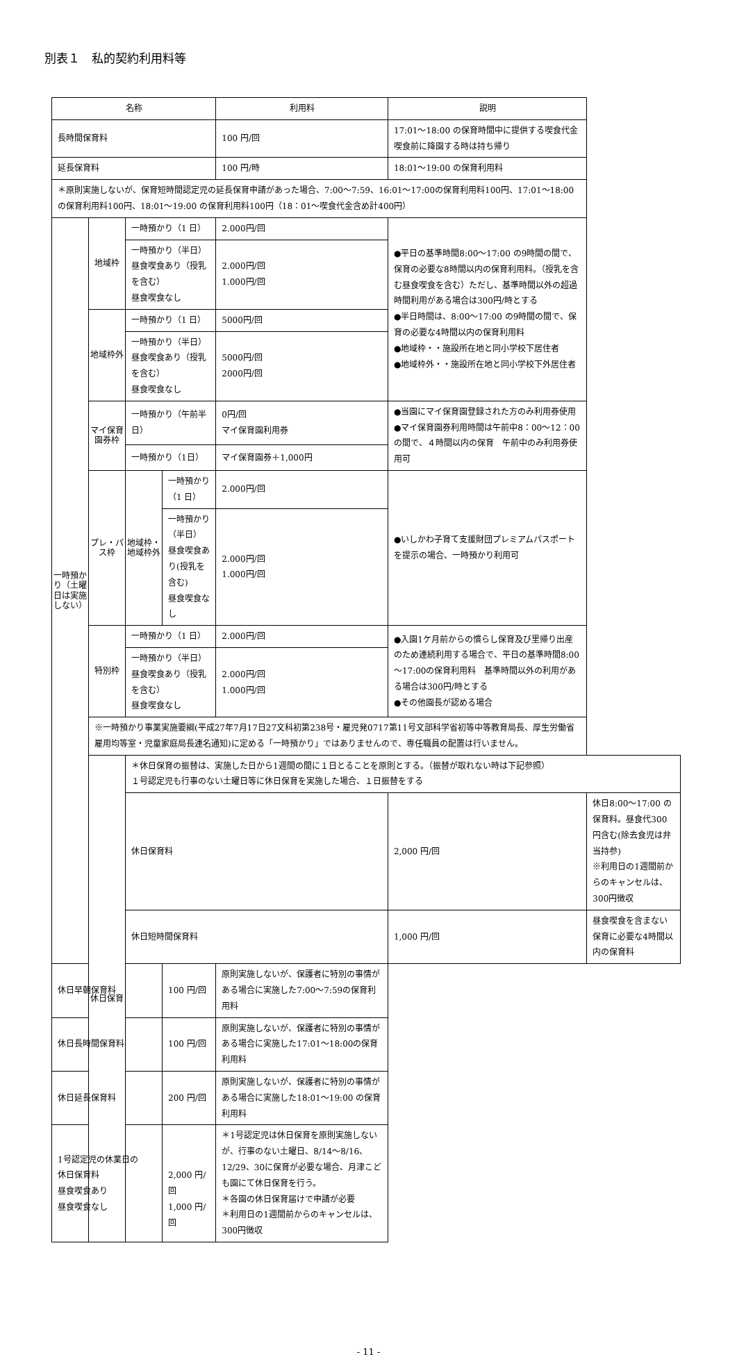別表１　私的契約利用料等
| 名称 | | | | 利用料 | 説明 | |
| --- | --- | --- | --- | --- | --- | --- |
| 長時間保育料 | | | | 100 円/回 | 17:01～18:00 の保育時間中に提供する喫食代金 喫食前に降園する時は持ち帰り | |
| 延長保育料 | | | | 100 円/時 | 18:01～19:00 の保育利用料 | |
| ＊原則実施しないが、保育短時間認定児の延長保育申請があった場合、7:00～7:59、16:01～17:00の保育利用料100円、17:01～18:00の保育利用料100円、18:01～19:00 の保育利用料100円（18：01～喫食代金含め計400円） | | | | | | |
| 一時預かり（土曜日は実施しない） | 地域枠 | 一時預かり（1 日） | | 2.000円/回 | ●平日の基準時間8:00～17:00 の9時間の間で、保育の必要な8時間以内の保育利用料。（授乳を含む昼食喫食を含む）ただし、基準時間以外の超過時間利用がある場合は300円/時とする ●半日時間は、8:00～17:00 の9時間の間で、保育の必要な4時間以内の保育利用料 ●地域枠・・施設所在地と同小学校下居住者 ●地域枠外・・施設所在地と同小学校下外居住者 | |
| | | 一時預かり（半日） 昼食喫食あり（授乳を含む） 昼食喫食なし | | 2.000円/回 1.000円/回 | | |
| | 地域枠外 | 一時預かり（1 日） | | 5000円/回 | | |
| | | 一時預かり（半日） 昼食喫食あり（授乳を含む） 昼食喫食なし | | 5000円/回 2000円/回 | | |
| | マイ保育園券枠 | 一時預かり（午前半日） | | 0円/回 マイ保育園利用券 | ●当園にマイ保育園登録された方のみ利用券使用 ●マイ保育園券利用時間は午前中8：00～12：00の間で、４時間以内の保育 午前中のみ利用券使用可 | |
| | | 一時預かり（1日） | | マイ保育園券＋1,000円 | | |
| | プレ・パス枠 | 地域枠・地域枠外 | 一時預かり（1 日） | 2.000円/回 | ●いしかわ子育て支援財団プレミアムパスポートを提示の場合、一時預かり利用可 | |
| | | | 一時預かり（半日） 昼食喫食あり(授乳を含む) 昼食喫食なし | 2.000円/回 1.000円/回 | | |
| | 特別枠 | 一時預かり（1 日） | | 2.000円/回 | ●入園1ケ月前からの慣らし保育及び里帰り出産のため連続利用する場合で、平日の基準時間8:00～17:00の保育利用料 基準時間以外の利用がある場合は300円/時とする ●その他園長が認める場合 | |
| | | 一時預かり（半日） 昼食喫食あり（授乳を含む） 昼食喫食なし | | 2.000円/回 1.000円/回 | | |
| | ※一時預かり事業実施要綱(平成27年7月17日27文科初第238号・雇児発0717第11号文部科学省初等中等教育局長、厚生労働省雇用均等室・児童家庭局長連名通知)に定める「一時預かり」ではありませんので、専任職員の配置は行いません。 | | | | | |
| | 休日保育 | ＊休日保育の振替は、実施した日から1週間の間に１日とることを原則とする。（振替が取れない時は下記参照） １号認定児も行事のない土曜日等に休日保育を実施した場合、１日振替をする | | | | |
| | | 休日保育料 | | | 2,000 円/回 | 休日8:00～17:00 の保育料。昼食代300 円含む(除去食児は弁当持参) ※利用日の1週間前からのキャンセルは、300円徴収 |
| | | 休日短時間保育料 | | | 1,000 円/回 | 昼食喫食を含まない保育に必要な4時間以内の保育料 |
| 休日早朝保育料 | | | 100 円/回 | 原則実施しないが、保護者に特別の事情がある場合に実施した7:00～7:59の保育利用料 | | |
| 休日長時間保育料 | | | 100 円/回 | 原則実施しないが、保護者に特別の事情がある場合に実施した17:01～18:00の保育利用料 | | |
| 休日延長保育料 | | | 200 円/回 | 原則実施しないが、保護者に特別の事情がある場合に実施した18:01～19:00 の保育利用料 | | |
| 1号認定児の休業日の 休日保育料 昼食喫食あり 昼食喫食なし | | | 2,000 円/回 1,000 円/回 | ＊1号認定児は休日保育を原則実施しないが、行事のない土曜日、8/14～8/16、12/29、30に保育が必要な場合、月津こども園にて休日保育を行う。 ＊各園の休日保育届けで申請が必要 ＊利用日の1週間前からのキャンセルは、300円徴収 | | |
- 11 -